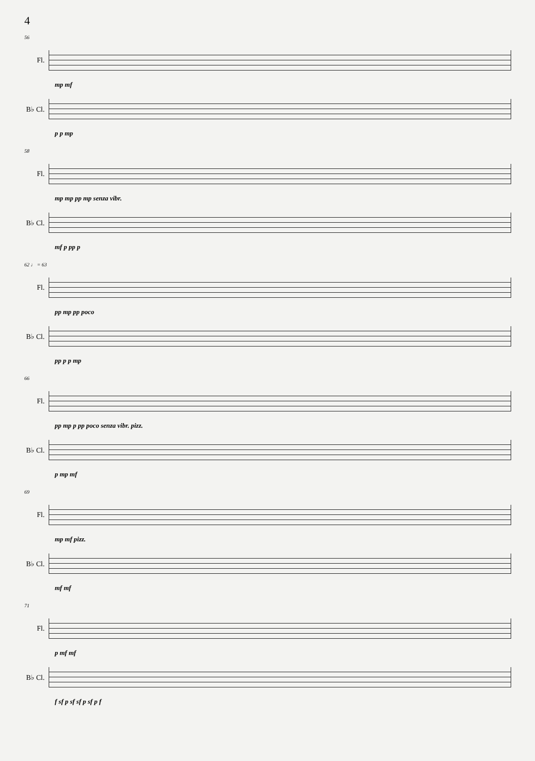4
56
Fl.
mp mf
B♭ Cl.
p p mp
58
Fl.
mp mp pp mp senza vibr.
B♭ Cl.
mf p pp p
62 ♩ = 63
Fl.
pp mp pp poco
B♭ Cl.
pp p p mp
66
Fl.
pp mp p pp poco senza vibr. pizz.
B♭ Cl.
p mp mf
69
Fl.
mp mf pizz.
B♭ Cl.
mf mf
71
Fl.
p mf mf
B♭ Cl.
f sf p sf sf p sf p f